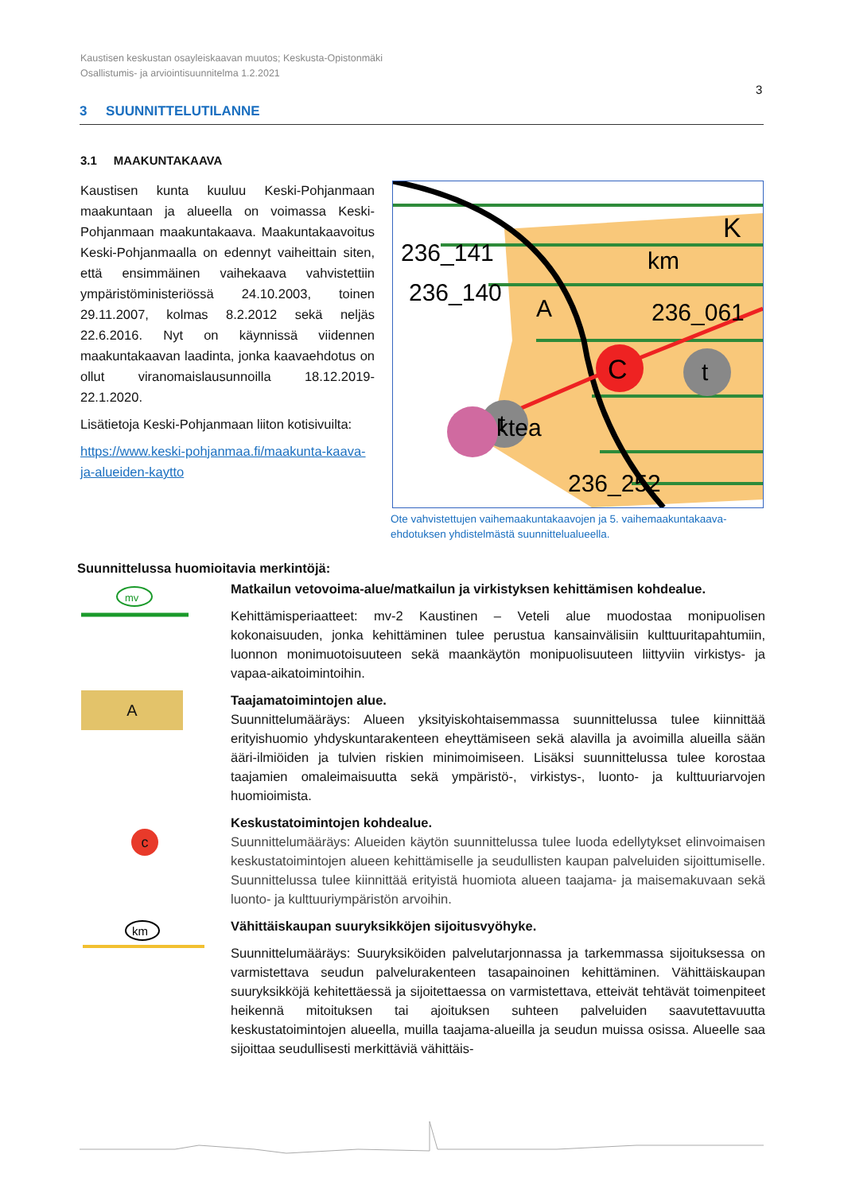Kaustisen keskustan osayleiskaavan muutos; Keskusta-Opistonmäki
Osallistumis- ja arviointisuunnitelma 1.2.2021
3
3 SUUNNITTELUTILANNE
3.1 MAAKUNTAKAAVA
Kaustisen kunta kuuluu Keski-Pohjanmaan maakuntaan ja alueella on voimassa Keski-Pohjanmaan maakuntakaava. Maakuntakaavoitus Keski-Pohjanmaalla on edennyt vaiheittain siten, että ensimmäinen vaihekaava vahvistettiin ympäristöministeriössä 24.10.2003, toinen 29.11.2007, kolmas 8.2.2012 sekä neljäs 22.6.2016. Nyt on käynnissä viidennen maakuntakaavan laadinta, jonka kaavaehdotus on ollut viranomaislausunnoilla 18.12.2019-22.1.2020.
Lisätietoja Keski-Pohjanmaan liiton kotisivuilta:
https://www.keski-pohjanmaa.fi/maakunta-kaava-ja-alueiden-kaytto
C
t
t
236_141
236_140
236_061
ktea
236_252
km
K
A
Ote vahvistettujen vaihemaakuntakaavojen ja 5. vaihemaakuntakaava-ehdotuksen yhdistelmästä suunnittelualueella.
Suunnittelussa huomioitavia merkintöjä:
mv
Matkailun vetovoima-alue/matkailun ja virkistyksen kehittämisen kohdealue.
Kehittämisperiaatteet: mv-2 Kaustinen – Veteli alue muodostaa monipuolisen kokonaisuuden, jonka kehittäminen tulee perustua kansainvälisiin kulttuuritapahtumiin, luonnon monimuotoisuuteen sekä maankäytön monipuolisuuteen liittyviin virkistys- ja vapaa-aikatoimintoihin.
A
Taajamatoimintojen alue.
Suunnittelumääräys: Alueen yksityiskohtaisemmassa suunnittelussa tulee kiinnittää erityishuomio yhdyskuntarakenteen eheyttämiseen sekä alavilla ja avoimilla alueilla sään ääri-ilmiöiden ja tulvien riskien minimoimiseen. Lisäksi suunnittelussa tulee korostaa taajamien omaleimaisuutta sekä ympäristö-, virkistys-, luonto- ja kulttuuriarvojen huomioimista.
c
Keskustatoimintojen kohdealue.
Suunnittelumääräys: Alueiden käytön suunnittelussa tulee luoda edellytykset elinvoimaisen keskustatoimintojen alueen kehittämiselle ja seudullisten kaupan palveluiden sijoittumiselle. Suunnittelussa tulee kiinnittää erityistä huomiota alueen taajama- ja maisemakuvaan sekä luonto- ja kulttuuriympäristön arvoihin.
km
Vähittäiskaupan suuryksikköjen sijoitusvyöhyke.
Suunnittelumääräys: Suuryksiköiden palvelutarjonnassa ja tarkemmassa sijoituksessa on varmistettava seudun palvelurakenteen tasapainoinen kehittäminen. Vähittäiskaupan suuryksikköjä kehitettäessä ja sijoitettaessa on varmistettava, etteivät tehtävät toimenpiteet heikennä mitoituksen tai ajoituksen suhteen palveluiden saavutettavuutta keskustatoimintojen alueella, muilla taajama-alueilla ja seudun muissa osissa. Alueelle saa sijoittaa seudullisesti merkittäviä vähittäis-